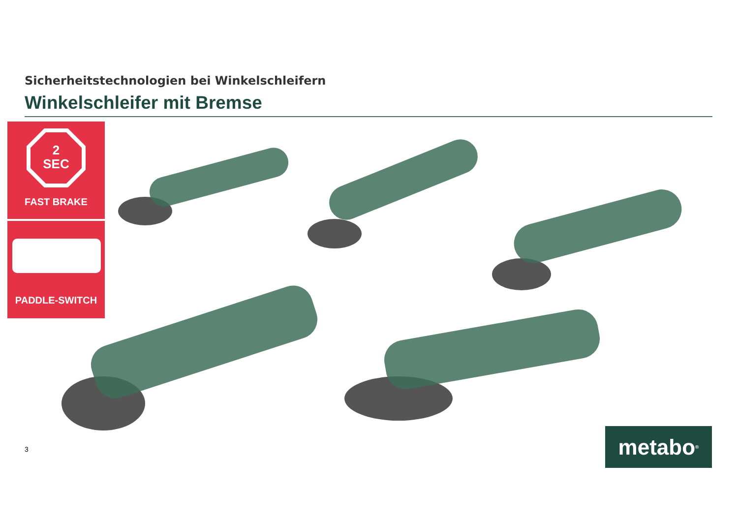Sicherheitstechnologien bei Winkelschleifern
Winkelschleifer mit Bremse
2
SEC
FAST BRAKE
PADDLE-SWITCH
3 metabo<sup>®</sup>